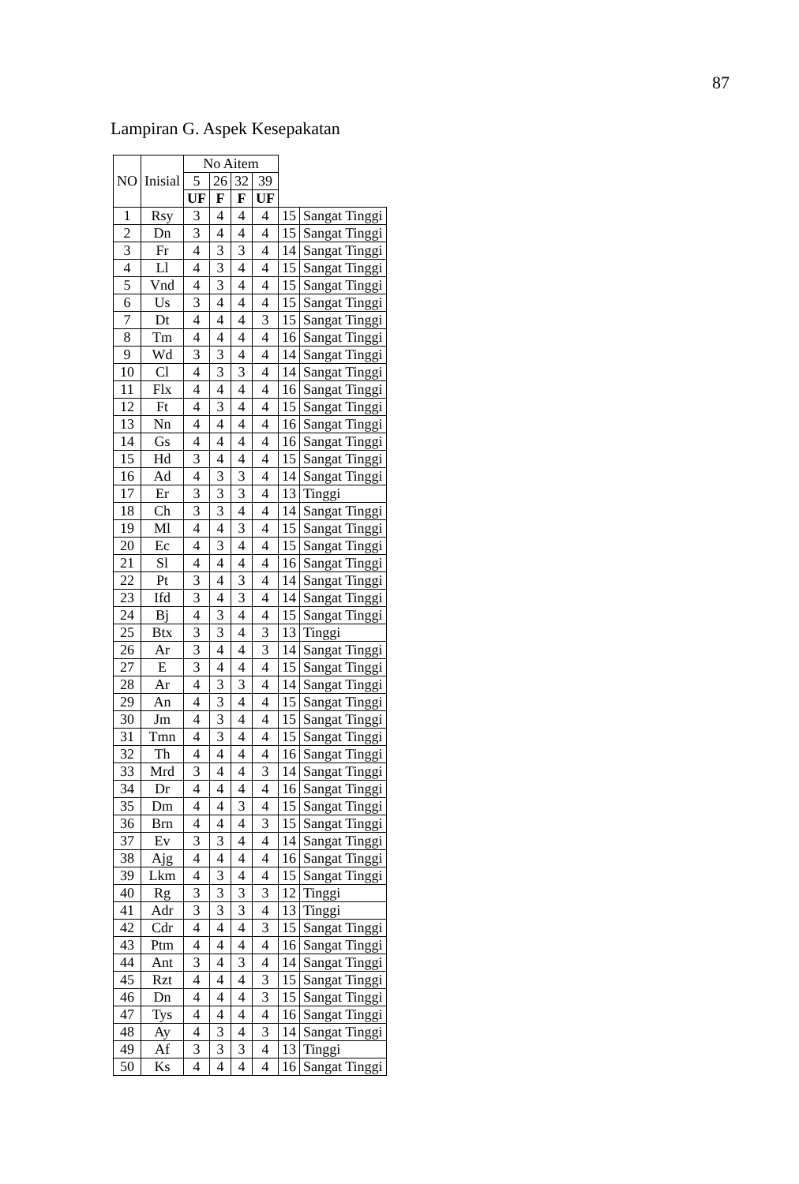87
Lampiran G. Aspek Kesepakatan
| NO | Inisial | No Aitem | | | | | |
| --- | --- | --- | --- | --- | --- | --- | --- |
| | | 5 | 26 | 32 | 39 | | |
| | | UF | F | F | UF | | |
| 1 | Rsy | 3 | 4 | 4 | 4 | 15 | Sangat Tinggi |
| 2 | Dn | 3 | 4 | 4 | 4 | 15 | Sangat Tinggi |
| 3 | Fr | 4 | 3 | 3 | 4 | 14 | Sangat Tinggi |
| 4 | Ll | 4 | 3 | 4 | 4 | 15 | Sangat Tinggi |
| 5 | Vnd | 4 | 3 | 4 | 4 | 15 | Sangat Tinggi |
| 6 | Us | 3 | 4 | 4 | 4 | 15 | Sangat Tinggi |
| 7 | Dt | 4 | 4 | 4 | 3 | 15 | Sangat Tinggi |
| 8 | Tm | 4 | 4 | 4 | 4 | 16 | Sangat Tinggi |
| 9 | Wd | 3 | 3 | 4 | 4 | 14 | Sangat Tinggi |
| 10 | Cl | 4 | 3 | 3 | 4 | 14 | Sangat Tinggi |
| 11 | Flx | 4 | 4 | 4 | 4 | 16 | Sangat Tinggi |
| 12 | Ft | 4 | 3 | 4 | 4 | 15 | Sangat Tinggi |
| 13 | Nn | 4 | 4 | 4 | 4 | 16 | Sangat Tinggi |
| 14 | Gs | 4 | 4 | 4 | 4 | 16 | Sangat Tinggi |
| 15 | Hd | 3 | 4 | 4 | 4 | 15 | Sangat Tinggi |
| 16 | Ad | 4 | 3 | 3 | 4 | 14 | Sangat Tinggi |
| 17 | Er | 3 | 3 | 3 | 4 | 13 | Tinggi |
| 18 | Ch | 3 | 3 | 4 | 4 | 14 | Sangat Tinggi |
| 19 | Ml | 4 | 4 | 3 | 4 | 15 | Sangat Tinggi |
| 20 | Ec | 4 | 3 | 4 | 4 | 15 | Sangat Tinggi |
| 21 | Sl | 4 | 4 | 4 | 4 | 16 | Sangat Tinggi |
| 22 | Pt | 3 | 4 | 3 | 4 | 14 | Sangat Tinggi |
| 23 | Ifd | 3 | 4 | 3 | 4 | 14 | Sangat Tinggi |
| 24 | Bj | 4 | 3 | 4 | 4 | 15 | Sangat Tinggi |
| 25 | Btx | 3 | 3 | 4 | 3 | 13 | Tinggi |
| 26 | Ar | 3 | 4 | 4 | 3 | 14 | Sangat Tinggi |
| 27 | E | 3 | 4 | 4 | 4 | 15 | Sangat Tinggi |
| 28 | Ar | 4 | 3 | 3 | 4 | 14 | Sangat Tinggi |
| 29 | An | 4 | 3 | 4 | 4 | 15 | Sangat Tinggi |
| 30 | Jm | 4 | 3 | 4 | 4 | 15 | Sangat Tinggi |
| 31 | Tmn | 4 | 3 | 4 | 4 | 15 | Sangat Tinggi |
| 32 | Th | 4 | 4 | 4 | 4 | 16 | Sangat Tinggi |
| 33 | Mrd | 3 | 4 | 4 | 3 | 14 | Sangat Tinggi |
| 34 | Dr | 4 | 4 | 4 | 4 | 16 | Sangat Tinggi |
| 35 | Dm | 4 | 4 | 3 | 4 | 15 | Sangat Tinggi |
| 36 | Brn | 4 | 4 | 4 | 3 | 15 | Sangat Tinggi |
| 37 | Ev | 3 | 3 | 4 | 4 | 14 | Sangat Tinggi |
| 38 | Ajg | 4 | 4 | 4 | 4 | 16 | Sangat Tinggi |
| 39 | Lkm | 4 | 3 | 4 | 4 | 15 | Sangat Tinggi |
| 40 | Rg | 3 | 3 | 3 | 3 | 12 | Tinggi |
| 41 | Adr | 3 | 3 | 3 | 4 | 13 | Tinggi |
| 42 | Cdr | 4 | 4 | 4 | 3 | 15 | Sangat Tinggi |
| 43 | Ptm | 4 | 4 | 4 | 4 | 16 | Sangat Tinggi |
| 44 | Ant | 3 | 4 | 3 | 4 | 14 | Sangat Tinggi |
| 45 | Rzt | 4 | 4 | 4 | 3 | 15 | Sangat Tinggi |
| 46 | Dn | 4 | 4 | 4 | 3 | 15 | Sangat Tinggi |
| 47 | Tys | 4 | 4 | 4 | 4 | 16 | Sangat Tinggi |
| 48 | Ay | 4 | 3 | 4 | 3 | 14 | Sangat Tinggi |
| 49 | Af | 3 | 3 | 3 | 4 | 13 | Tinggi |
| 50 | Ks | 4 | 4 | 4 | 4 | 16 | Sangat Tinggi |